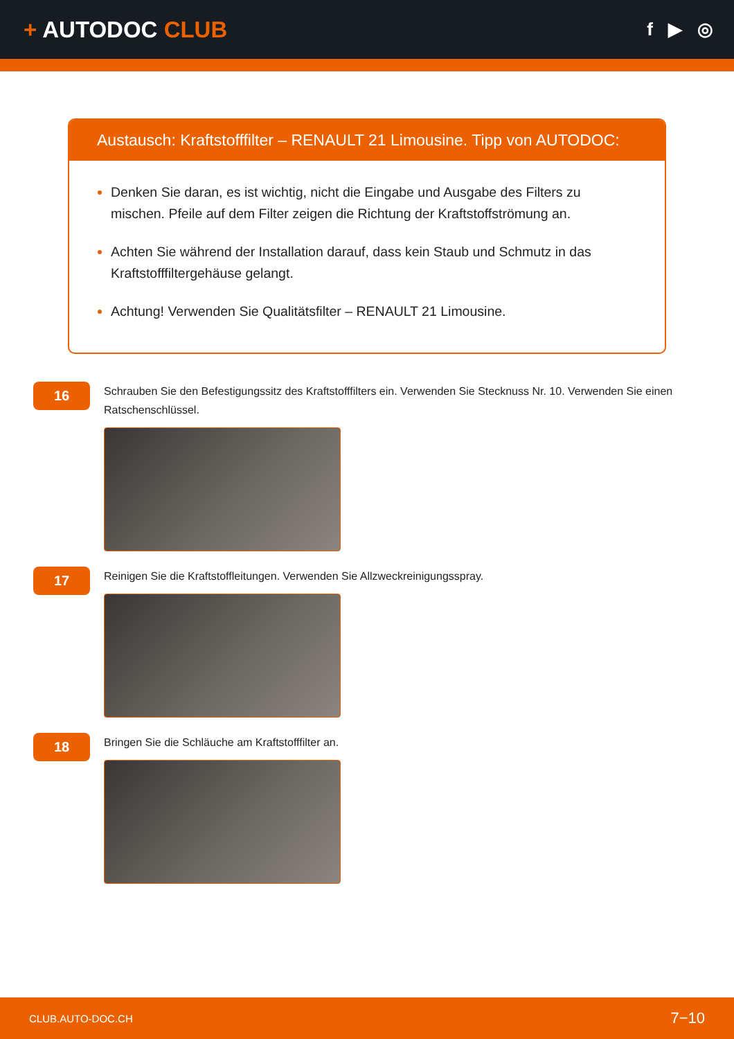+ AUTODOC CLUB
f ▶ ◎
Austausch: Kraftstofffilter – RENAULT 21 Limousine. Tipp von AUTODOC:
Denken Sie daran, es ist wichtig, nicht die Eingabe und Ausgabe des Filters zu mischen. Pfeile auf dem Filter zeigen die Richtung der Kraftstoffströmung an.
Achten Sie während der Installation darauf, dass kein Staub und Schmutz in das Kraftstofffiltergehäuse gelangt.
Achtung! Verwenden Sie Qualitätsfilter – RENAULT 21 Limousine.
16
Schrauben Sie den Befestigungssitz des Kraftstofffilters ein. Verwenden Sie Stecknuss Nr. 10. Verwenden Sie einen Ratschenschlüssel.
17
Reinigen Sie die Kraftstoffleitungen. Verwenden Sie Allzweckreinigungsspray.
18
Bringen Sie die Schläuche am Kraftstofffilter an.
CLUB.AUTO-DOC.CH 7−10